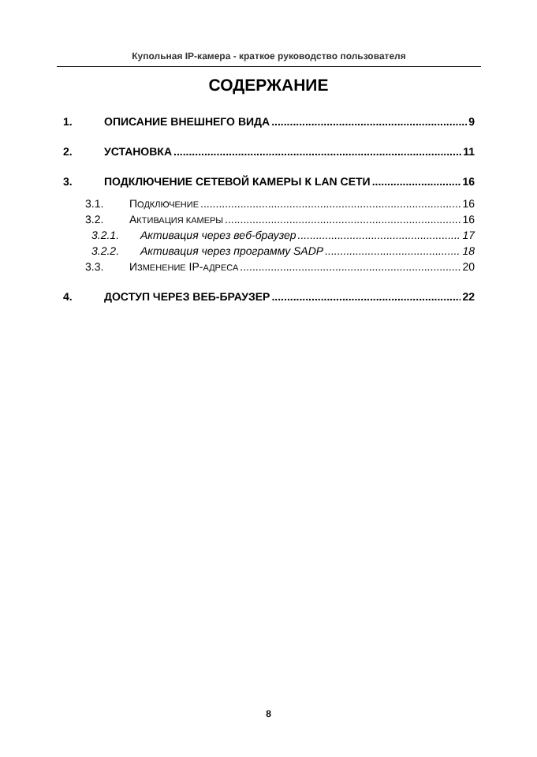Купольная IP-камера - краткое руководство пользователя
СОДЕРЖАНИЕ
1. ОПИСАНИЕ ВНЕШНЕГО ВИДА 9
2. УСТАНОВКА 11
3. ПОДКЛЮЧЕНИЕ СЕТЕВОЙ КАМЕРЫ К LAN СЕТИ 16
3.1. ПОДКЛЮЧЕНИЕ 16
3.2. АКТИВАЦИЯ КАМЕРЫ 16
3.2.1. Активация через веб-браузер 17
3.2.2. Активация через программу SADP 18
3.3. ИЗМЕНЕНИЕ IP-АДРЕСА 20
4. ДОСТУП ЧЕРЕЗ ВЕБ-БРАУЗЕР 22
8